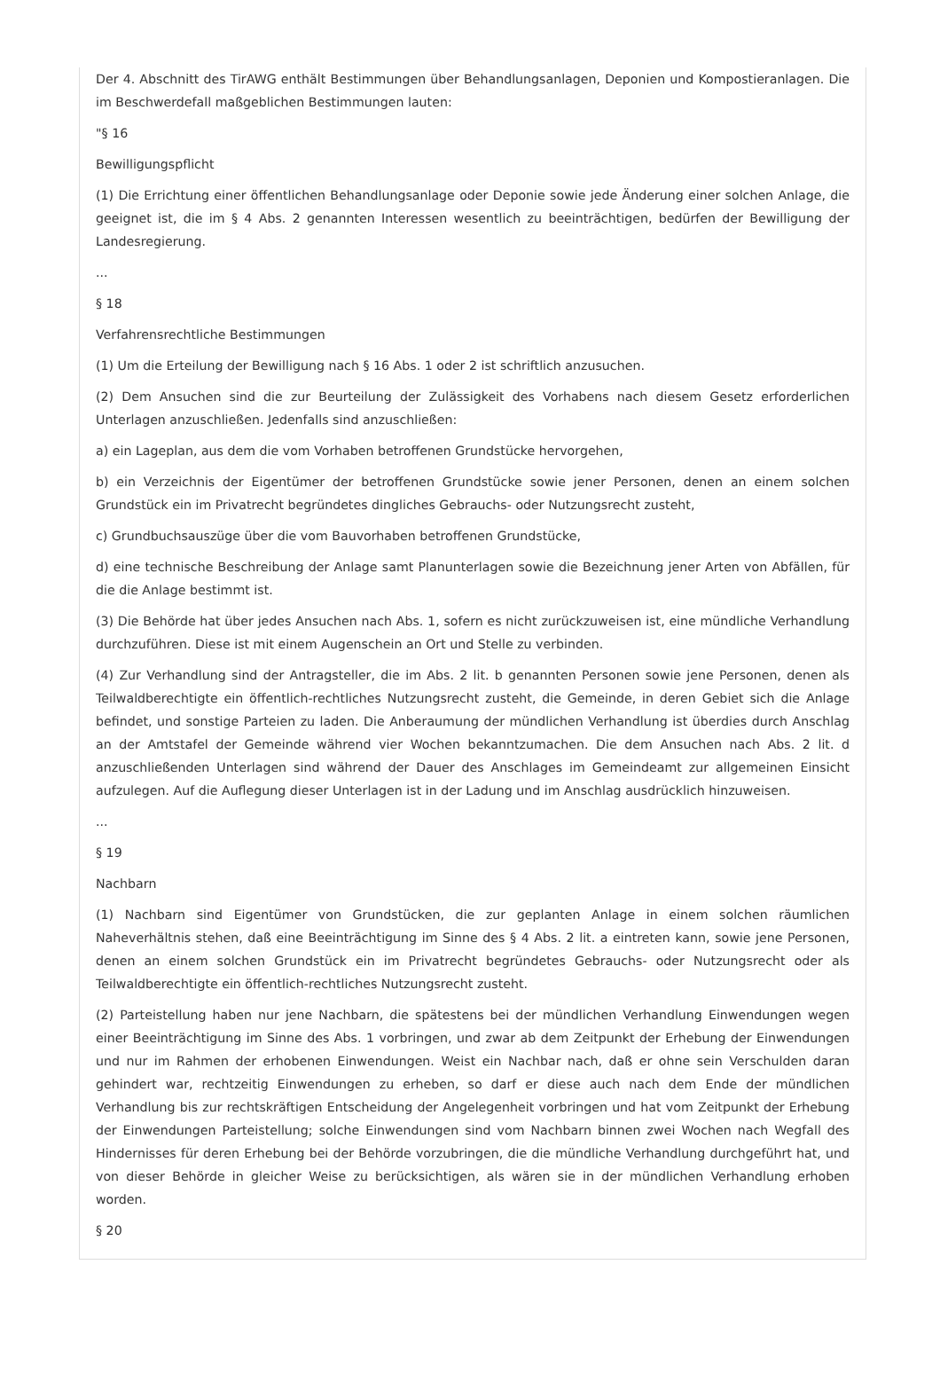Der 4. Abschnitt des TirAWG enthält Bestimmungen über Behandlungsanlagen, Deponien und Kompostieranlagen. Die im Beschwerdefall maßgeblichen Bestimmungen lauten:
"§ 16
Bewilligungspflicht
(1) Die Errichtung einer öffentlichen Behandlungsanlage oder Deponie sowie jede Änderung einer solchen Anlage, die geeignet ist, die im § 4 Abs. 2 genannten Interessen wesentlich zu beeinträchtigen, bedürfen der Bewilligung der Landesregierung.
...
§ 18
Verfahrensrechtliche Bestimmungen
(1) Um die Erteilung der Bewilligung nach § 16 Abs. 1 oder 2 ist schriftlich anzusuchen.
(2) Dem Ansuchen sind die zur Beurteilung der Zulässigkeit des Vorhabens nach diesem Gesetz erforderlichen Unterlagen anzuschließen. Jedenfalls sind anzuschließen:
a) ein Lageplan, aus dem die vom Vorhaben betroffenen Grundstücke hervorgehen,
b) ein Verzeichnis der Eigentümer der betroffenen Grundstücke sowie jener Personen, denen an einem solchen Grundstück ein im Privatrecht begründetes dingliches Gebrauchs- oder Nutzungsrecht zusteht,
c) Grundbuchsauszüge über die vom Bauvorhaben betroffenen Grundstücke,
d) eine technische Beschreibung der Anlage samt Planunterlagen sowie die Bezeichnung jener Arten von Abfällen, für die die Anlage bestimmt ist.
(3) Die Behörde hat über jedes Ansuchen nach Abs. 1, sofern es nicht zurückzuweisen ist, eine mündliche Verhandlung durchzuführen. Diese ist mit einem Augenschein an Ort und Stelle zu verbinden.
(4) Zur Verhandlung sind der Antragsteller, die im Abs. 2 lit. b genannten Personen sowie jene Personen, denen als Teilwaldberechtigte ein öffentlich-rechtliches Nutzungsrecht zusteht, die Gemeinde, in deren Gebiet sich die Anlage befindet, und sonstige Parteien zu laden. Die Anberaumung der mündlichen Verhandlung ist überdies durch Anschlag an der Amtstafel der Gemeinde während vier Wochen bekanntzumachen. Die dem Ansuchen nach Abs. 2 lit. d anzuschließenden Unterlagen sind während der Dauer des Anschlages im Gemeindeamt zur allgemeinen Einsicht aufzulegen. Auf die Auflegung dieser Unterlagen ist in der Ladung und im Anschlag ausdrücklich hinzuweisen.
...
§ 19
Nachbarn
(1) Nachbarn sind Eigentümer von Grundstücken, die zur geplanten Anlage in einem solchen räumlichen Naheverhältnis stehen, daß eine Beeinträchtigung im Sinne des § 4 Abs. 2 lit. a eintreten kann, sowie jene Personen, denen an einem solchen Grundstück ein im Privatrecht begründetes Gebrauchs- oder Nutzungsrecht oder als Teilwaldberechtigte ein öffentlich-rechtliches Nutzungsrecht zusteht.
(2) Parteistellung haben nur jene Nachbarn, die spätestens bei der mündlichen Verhandlung Einwendungen wegen einer Beeinträchtigung im Sinne des Abs. 1 vorbringen, und zwar ab dem Zeitpunkt der Erhebung der Einwendungen und nur im Rahmen der erhobenen Einwendungen. Weist ein Nachbar nach, daß er ohne sein Verschulden daran gehindert war, rechtzeitig Einwendungen zu erheben, so darf er diese auch nach dem Ende der mündlichen Verhandlung bis zur rechtskräftigen Entscheidung der Angelegenheit vorbringen und hat vom Zeitpunkt der Erhebung der Einwendungen Parteistellung; solche Einwendungen sind vom Nachbarn binnen zwei Wochen nach Wegfall des Hindernisses für deren Erhebung bei der Behörde vorzubringen, die die mündliche Verhandlung durchgeführt hat, und von dieser Behörde in gleicher Weise zu berücksichtigen, als wären sie in der mündlichen Verhandlung erhoben worden.
§ 20